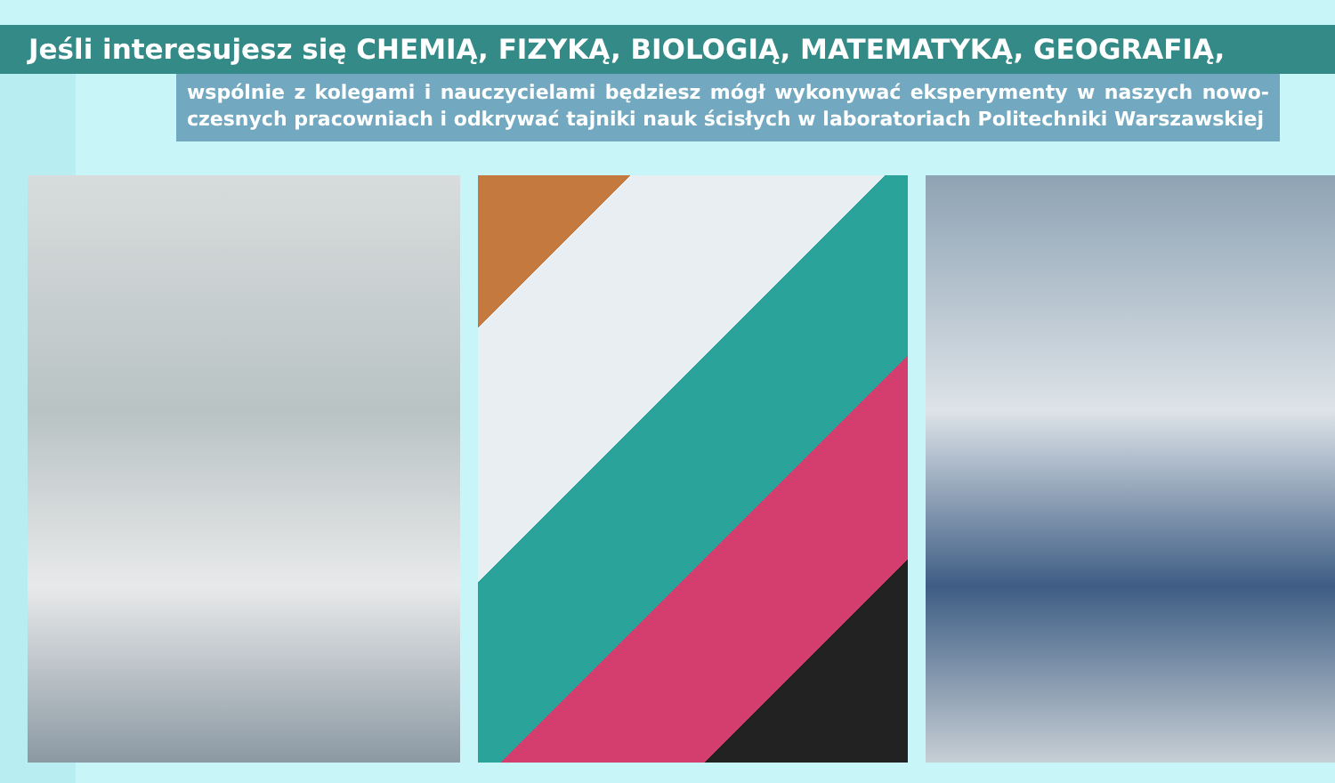Jeśli interesujesz się CHEMIĄ, FIZYKĄ, BIOLOGIĄ, MATEMATYKĄ, GEOGRAFIĄ,
wspólnie z kolegami i nauczycielami będziesz mógł wykonywać eksperymenty w naszych nowo-czesnych pracowniach i odkrywać tajniki nauk ścisłych w laboratoriach Politechniki Warszawskiej